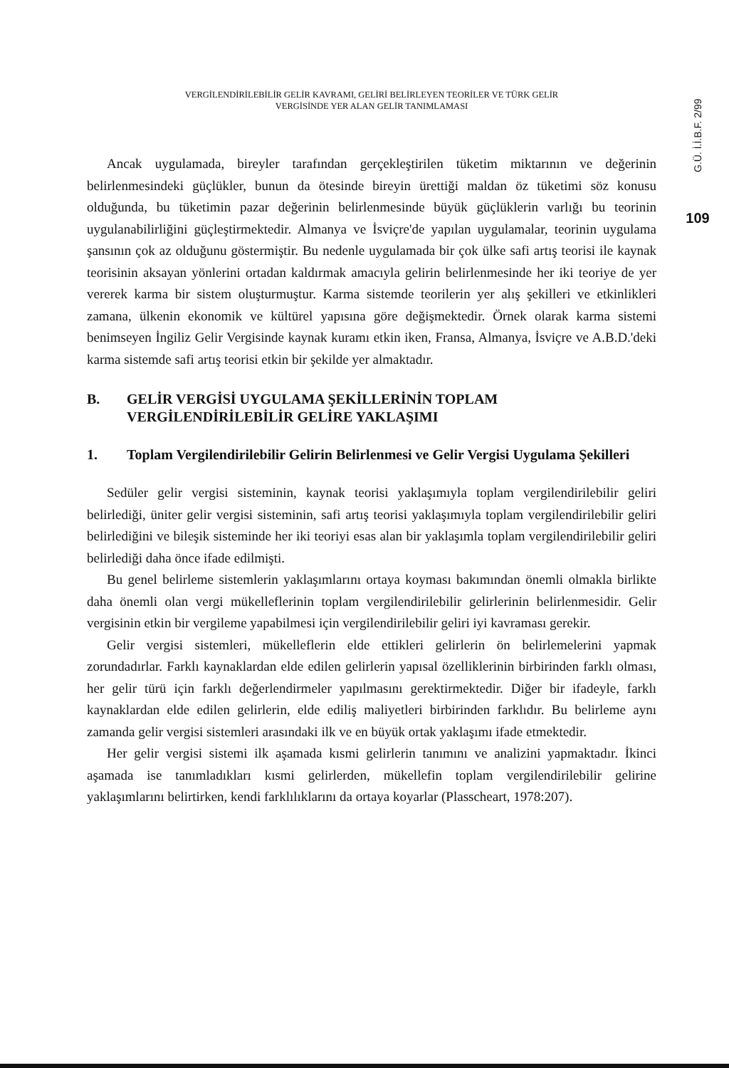G.Ü. İ.İ.B.F. 2/99
109
VERGİLENDİRİLEBİLİR GELİR KAVRAMI, GELİRİ BELİRLEYEN TEORİLER VE TÜRK GELİR
VERGİSİNDE YER ALAN GELİR TANIMLAMASI
Ancak uygulamada, bireyler tarafından gerçekleştirilen tüketim miktarının ve değerinin belirlenmesindeki güçlükler, bunun da ötesinde bireyin ürettiği maldan öz tüketimi söz konusu olduğunda, bu tüketimin pazar değerinin belirlenmesinde büyük güçlüklerin varlığı bu teorinin uygulanabilirliğini güçleştirmektedir. Almanya ve İsviçre'de yapılan uygulamalar, teorinin uygulama şansının çok az olduğunu göstermiştir. Bu nedenle uygulamada bir çok ülke safi artış teorisi ile kaynak teorisinin aksayan yönlerini ortadan kaldırmak amacıyla gelirin belirlenmesinde her iki teoriye de yer vererek karma bir sistem oluşturmuştur. Karma sistemde teorilerin yer alış şekilleri ve etkinlikleri zamana, ülkenin ekonomik ve kültürel yapısına göre değişmektedir. Örnek olarak karma sistemi benimseyen İngiliz Gelir Vergisinde kaynak kuramı etkin iken, Fransa, Almanya, İsviçre ve A.B.D.'deki karma sistemde safi artış teorisi etkin bir şekilde yer almaktadır.
B. GELİR VERGİSİ UYGULAMA ŞEKİLLERİNİN TOPLAM VERGİLENDİRİLEBİLİR GELİRE YAKLAŞIMI
1. Toplam Vergilendirilebilir Gelirin Belirlenmesi ve Gelir Vergisi Uygulama Şekilleri
Sedüler gelir vergisi sisteminin, kaynak teorisi yaklaşımıyla toplam vergilendirilebilir geliri belirlediği, üniter gelir vergisi sisteminin, safi artış teorisi yaklaşımıyla toplam vergilendirilebilir geliri belirlediğini ve bileşik sisteminde her iki teoriyi esas alan bir yaklaşımla toplam vergilendirilebilir geliri belirlediği daha önce ifade edilmişti.
Bu genel belirleme sistemlerin yaklaşımlarını ortaya koyması bakımından önemli olmakla birlikte daha önemli olan vergi mükelleflerinin toplam vergilendirilebilir gelirlerinin belirlenmesidir. Gelir vergisinin etkin bir vergileme yapabilmesi için vergilendirilebilir geliri iyi kavraması gerekir.
Gelir vergisi sistemleri, mükelleflerin elde ettikleri gelirlerin ön belirlemelerini yapmak zorundadırlar. Farklı kaynaklardan elde edilen gelirlerin yapısal özelliklerinin birbirinden farklı olması, her gelir türü için farklı değerlendirmeler yapılmasını gerektirmektedir. Diğer bir ifadeyle, farklı kaynaklardan elde edilen gelirlerin, elde ediliş maliyetleri birbirinden farklıdır. Bu belirleme aynı zamanda gelir vergisi sistemleri arasındaki ilk ve en büyük ortak yaklaşımı ifade etmektedir.
Her gelir vergisi sistemi ilk aşamada kısmi gelirlerin tanımını ve analizini yapmaktadır. İkinci aşamada ise tanımladıkları kısmi gelirlerden, mükellefin toplam vergilendirilebilir gelirine yaklaşımlarını belirtirken, kendi farklılıklarını da ortaya koyarlar (Plasscheart, 1978:207).